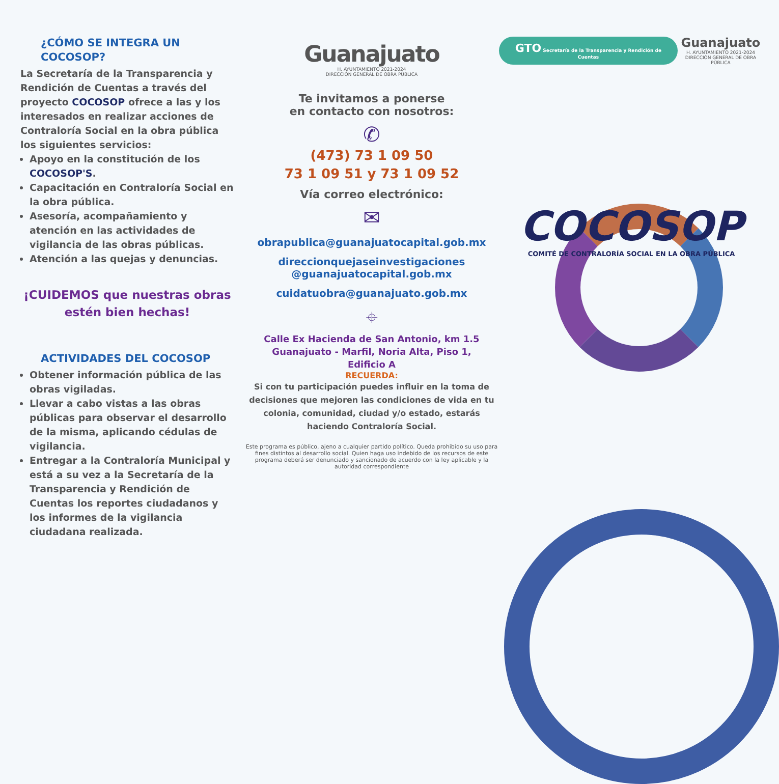¿CÓMO SE INTEGRA UN COCOSOP?
La Secretaría de la Transparencia y Rendición de Cuentas a través del proyecto COCOSOP ofrece a las y los interesados en realizar acciones de Contraloría Social en la obra pública los siguientes servicios:
Apoyo en la constitución de los COCOSOP'S.
Capacitación en Contraloría Social en la obra pública.
Asesoría, acompañamiento y atención en las actividades de vigilancia de las obras públicas.
Atención a las quejas y denuncias.
¡CUIDEMOS que nuestras obras estén bien hechas!
ACTIVIDADES DEL COCOSOP
Obtener información pública de las obras vigiladas.
Llevar a cabo vistas a las obras públicas para observar el desarrollo de la misma, aplicando cédulas de vigilancia.
Entregar a la Contraloría Municipal y está a su vez a la Secretaría de la Transparencia y Rendición de Cuentas los reportes ciudadanos y los informes de la vigilancia ciudadana realizada.
Guanajuato
H. AYUNTAMIENTO 2021-2024
DIRECCIÓN GENERAL DE OBRA PÚBLICA
Te invitamos a ponerse
en contacto con nosotros:
✆
(473) 73 1 09 50
73 1 09 51 y 73 1 09 52
Vía correo electrónico:
✉
obrapublica@guanajuatocapital.gob.mx
direccionquejaseinvestigaciones
@guanajuatocapital.gob.mx
cuidatuobra@guanajuato.gob.mx
⌖
Calle Ex Hacienda de San Antonio, km 1.5
Guanajuato - Marfil, Noria Alta, Piso 1,
Edificio A
RECUERDA:
Si con tu participación puedes influir en la toma de decisiones que mejoren las condiciones de vida en tu colonia, comunidad, ciudad y/o estado, estarás haciendo Contraloría Social.
Este programa es público, ajeno a cualquier partido político. Queda prohibido su uso para fines distintos al desarrollo social. Quien haga uso indebido de los recursos de este programa deberá ser denunciado y sancionado de acuerdo con la ley aplicable y la autoridad correspondiente
GTO Secretaría de la Transparencia y Rendición de Cuentas
Guanajuato
H. AYUNTAMIENTO 2021-2024
DIRECCIÓN GENERAL DE OBRA PÚBLICA
COCOSOP
COMITÉ DE CONTRALORÍA SOCIAL EN LA OBRA PÚBLICA